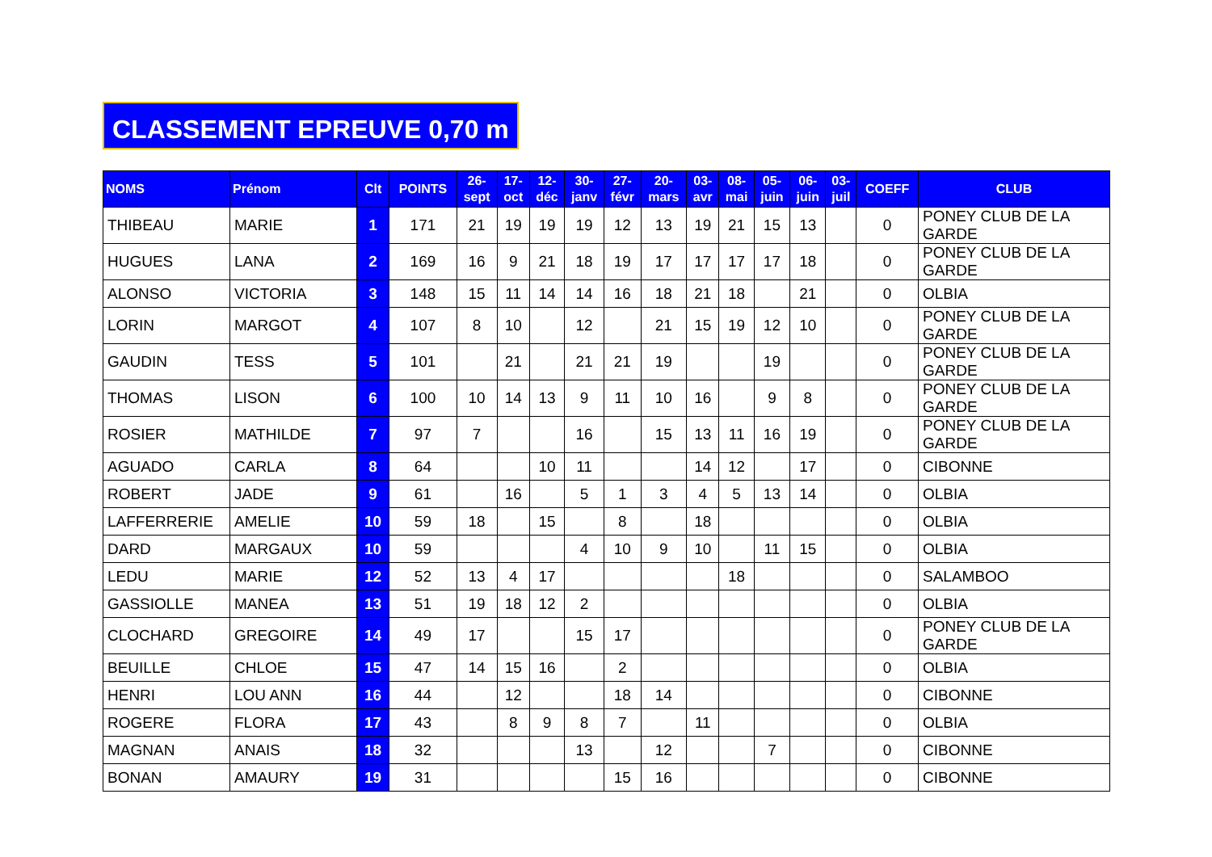CLASSEMENT EPREUVE 0,70 m
| NOMS | Prénom | Clt | POINTS | 26- sept | 17- oct | 12- déc | 30- janv | 27- févr | 20- mars | 03- avr | 08- mai | 05- juin | 06- juin | 03- juil | COEFF | CLUB |
| --- | --- | --- | --- | --- | --- | --- | --- | --- | --- | --- | --- | --- | --- | --- | --- | --- |
| THIBEAU | MARIE | 1 | 171 | 21 | 19 | 19 | 19 | 12 | 13 | 19 | 21 | 15 | 13 | | 0 | PONEY CLUB DE LA GARDE |
| HUGUES | LANA | 2 | 169 | 16 | 9 | 21 | 18 | 19 | 17 | 17 | 17 | 17 | 18 | | 0 | PONEY CLUB DE LA GARDE |
| ALONSO | VICTORIA | 3 | 148 | 15 | 11 | 14 | 14 | 16 | 18 | 21 | 18 | | 21 | | 0 | OLBIA |
| LORIN | MARGOT | 4 | 107 | 8 | 10 | | 12 | | 21 | 15 | 19 | 12 | 10 | | 0 | PONEY CLUB DE LA GARDE |
| GAUDIN | TESS | 5 | 101 | | 21 | | 21 | 21 | 19 | | | 19 | | | 0 | PONEY CLUB DE LA GARDE |
| THOMAS | LISON | 6 | 100 | 10 | 14 | 13 | 9 | 11 | 10 | 16 | | 9 | 8 | | 0 | PONEY CLUB DE LA GARDE |
| ROSIER | MATHILDE | 7 | 97 | 7 | | | 16 | | 15 | 13 | 11 | 16 | 19 | | 0 | PONEY CLUB DE LA GARDE |
| AGUADO | CARLA | 8 | 64 | | | 10 | 11 | | | 14 | 12 | | 17 | | 0 | CIBONNE |
| ROBERT | JADE | 9 | 61 | | 16 | | 5 | 1 | 3 | 4 | 5 | 13 | 14 | | 0 | OLBIA |
| LAFFERRERIE | AMELIE | 10 | 59 | 18 | | 15 | | 8 | | 18 | | | | | 0 | OLBIA |
| DARD | MARGAUX | 10 | 59 | | | | 4 | 10 | 9 | 10 | | 11 | 15 | | 0 | OLBIA |
| LEDU | MARIE | 12 | 52 | 13 | 4 | 17 | | | | | 18 | | | | 0 | SALAMBOO |
| GASSIOLLE | MANEA | 13 | 51 | 19 | 18 | 12 | 2 | | | | | | | | 0 | OLBIA |
| CLOCHARD | GREGOIRE | 14 | 49 | 17 | | | 15 | 17 | | | | | | | 0 | PONEY CLUB DE LA GARDE |
| BEUILLE | CHLOE | 15 | 47 | 14 | 15 | 16 | | 2 | | | | | | | 0 | OLBIA |
| HENRI | LOU ANN | 16 | 44 | | 12 | | | 18 | 14 | | | | | | 0 | CIBONNE |
| ROGERE | FLORA | 17 | 43 | | 8 | 9 | 8 | 7 | | 11 | | | | | 0 | OLBIA |
| MAGNAN | ANAIS | 18 | 32 | | | | 13 | | 12 | | | 7 | | | 0 | CIBONNE |
| BONAN | AMAURY | 19 | 31 | | | | | 15 | 16 | | | | | | 0 | CIBONNE |